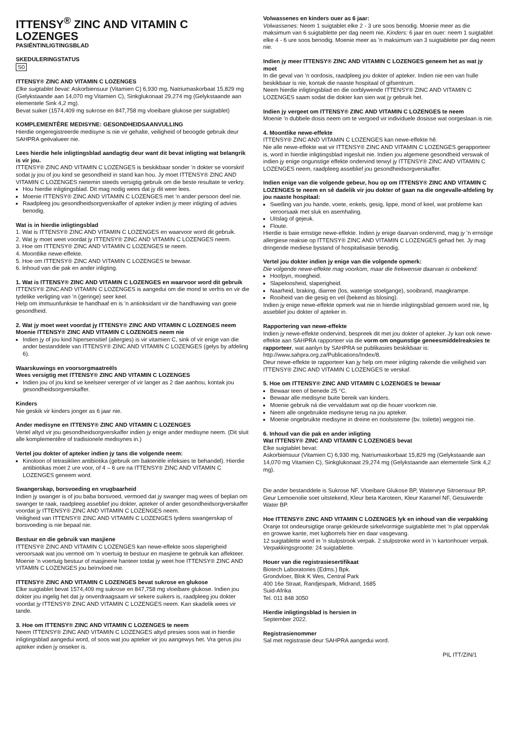ITTENSY<sup>®</sup> ZINC AND VITAMIN C LOZENGES
PASIËNTINLIGTINGSBLAD
SKEDULERINGSTATUS
S0
ITTENSY® ZINC AND VITAMIN C LOZENGES
Elke suigtablet bevat: Askorbiensuur (Vitamien C) 6,930 mg, Natriumaskorbaat 15,829 mg (Gelykstaande aan 14,070 mg Vitamien C), Sinkglukonaat 29,274 mg (Gelykstaande aan elementele Sink 4,2 mg).
Bevat suiker (1574,409 mg sukrose en 847,758 mg vloeibare glukose per suigtablet)
KOMPLEMENTÊRE MEDISYNE: GESONDHEIDSAANVULLING
Hierdie ongeregistreerde medisyne is nie vir gehalte, veiligheid of beoogde gebruik deur SAHPRA geëvalueer nie.
Lees hierdie hele inligtingsblad aandagtig deur want dit bevat inligting wat belangrik is vir jou.
ITTENSY® ZINC AND VITAMIN C LOZENGES is beskikbaar sonder ’n dokter se voorskrif sodat jy jou of jou kind se gesondheid in stand kan hou. Jy moet ITTENSY® ZINC AND VITAMIN C LOZENGES nietemin steeds versigtig gebruik om die beste resultate te verkry.
Hou hierdie inligtingsblad. Dit mag nodig wees dat jy dit weer lees.
Moenie ITTENSY® ZINC AND VITAMIN C LOZENGES met ’n ander persoon deel nie.
Raadpleeg jou gesondheidsorgverskaffer of apteker indien jy meer inligting of advies benodig.
Wat is in hierdie inligtingsblad
1. Wat is ITTENSY® ZINC AND VITAMIN C LOZENGES en waarvoor word dit gebruik.
2. Wat jy moet weet voordat jy ITTENSY® ZINC AND VITAMIN C LOZENGES neem.
3. Hoe om ITTENSY® ZINC AND VITAMIN C LOZENGES te neem.
4. Moontlike newe-effekte.
5. Hoe om ITTENSY® ZINC AND VITAMIN C LOZENGES te bewaar.
6. Inhoud van die pak en ander inligting.
1. Wat is ITTENSY® ZINC AND VITAMIN C LOZENGES en waarvoor word dit gebruik
ITTENSY® ZINC AND VITAMIN C LOZENGES is aangedui om die mond te verfris en vir die tydelike verligting van ’n (geringe) seer keel.
Help om immuunfunksie te handhaaf en is ’n antioksidant vir die handhawing van goeie gesondheid.
2. Wat jy moet weet voordat jy ITTENSY® ZINC AND VITAMIN C LOZENGES neem
Moenie ITTENSY® ZINC AND VITAMIN C LOZENGES neem nie
Indien jy of jou kind hipersensitief (allergies) is vir vitamien C, sink of vir enige van die ander bestanddele van ITTENSY® ZINC AND VITAMIN C LOZENGES (gelys by afdeling 6).
Waarskuwings en voorsorgmaatreëls
Wees versigtig met ITTENSY® ZINC AND VITAMIN C LOZENGES
Indien jou of jou kind se keelseer vererger of vir langer as 2 dae aanhou, kontak jou gesondheidsorgverskaffer.
Kinders
Nie geskik vir kinders jonger as 6 jaar nie.
Ander medisyne en ITTENSY® ZINC AND VITAMIN C LOZENGES
Vertel altyd vir jou gesondheidsorgverskaffer indien jy enige ander medisyne neem. (Dit sluit alle komplementêre of tradisionele medisynes in.)
Vertel jou dokter of apteker indien jy tans die volgende neem:
Kinoloon of tetrasiklien antibiotika (gebruik om bakteriële infeksies te behandel). Hierdie antibiotikas moet 2 ure voor, of 4 – 6 ure na ITTENSY® ZINC AND VITAMIN C LOZENGES geneem word.
Swangerskap, borsvoeding en vrugbaarheid
Indien jy swanger is of jou baba borsvoed, vermoed dat jy swanger mag wees of beplan om swanger te raak, raadpleeg asseblief jou dokter, apteker of ander gesondheidsorgverskaffer voordat jy ITTENSY® ZINC AND VITAMIN C LOZENGES neem.
Veiligheid van ITTENSY® ZINC AND VITAMIN C LOZENGES tydens swangerskap of borsvoeding is nie bepaal nie.
Bestuur en die gebruik van masjiene
ITTENSY® ZINC AND VITAMIN C LOZENGES kan newe-effekte soos slaperigheid veroorsaak wat jou vermoë om ’n voertuig te bestuur en masjiene te gebruik kan affekteer. Moenie ’n voertuig bestuur of masjinerie hanteer totdat jy weet hoe ITTENSY® ZINC AND VITAMIN C LOZENGES jou beïnvloed nie.
ITTENSY® ZINC AND VITAMIN C LOZENGES bevat sukrose en glukose
Elke suigtablet bevat 1574,409 mg sukrose en 847,758 mg vloeibare glukose. Indien jou dokter jou ingelig het dat jy onverdraagsaam vir sekere suikers is, raadpleeg jou dokter voordat jy ITTENSY® ZINC AND VITAMIN C LOZENGES neem. Kan skadelik wees vir tande.
3. Hoe om ITTENSY® ZINC AND VITAMIN C LOZENGES te neem
Neem ITTENSY® ZINC AND VITAMIN C LOZENGES altyd presies soos wat in hierdie inligtingsblad aangedui word, of soos wat jou apteker vir jou aangewys het. Vra gerus jou apteker indien jy onseker is.
Volwassenes en kinders ouer as 6 jaar:
Volwassenes: Neem 1 suigtablet elke 2 - 3 ure soos benodig. Moenie meer as die maksimum van 6 suigtablette per dag neem nie. Kinders: 6 jaar en ouer: neem 1 suigtablet elke 4 - 6 ure soos benodig. Moenie meer as ’n maksimum van 3 suigtablette per dag neem nie.
Indien jy meer ITTENSY® ZINC AND VITAMIN C LOZENGES geneem het as wat jy moet
In die geval van ’n oordosis, raadpleeg jou dokter of apteker. Indien nie een van hulle beskikbaar is nie, kontak die naaste hospitaal of gifsentrum.
Neem hierdie inligtingsblad en die oorblywende ITTENSY® ZINC AND VITAMIN C LOZENGES saam sodat die dokter kan sien wat jy gebruik het.
Indien jy vergeet om ITTENSY® ZINC AND VITAMIN C LOZENGES te neem
Moenie ’n dubbele dosis neem om te vergoed vir individuele dosisse wat oorgeslaan is nie.
4. Moontlike newe-effekte
ITTENSY® ZINC AND VITAMIN C LOZENGES kan newe-effekte hê.
Nie alle newe-effekte wat vir ITTENSY® ZINC AND VITAMIN C LOZENGES gerapporteer is, word in hierdie inligtingsblad ingesluit nie. Indien jou algemene gesondheid verswak of indien jy enige ongunstige effekte ondervind terwyl jy ITTENSY® ZINC AND VITAMIN C LOZENGES neem, raadpleeg asseblief jou gesondheidsorgverskaffer.
Indien enige van die volgende gebeur, hou op om ITTENSY® ZINC AND VITAMIN C LOZENGES te neem en sê dadelik vir jou dokter of gaan na die ongevalle-afdeling by jou naaste hospitaal:
Swelling van jou hande, voete, enkels, gesig, lippe, mond of keel, wat probleme kan veroorsaak met sluk en asemhaling.
Uitslag of gejeuk.
Floute.
Hierdie is baie ernstige newe-effekte. Indien jy enige daarvan ondervind, mag jy ’n ernstige allergiese reaksie op ITTENSY® ZINC AND VITAMIN C LOZENGES gehad het. Jy mag dringende mediese bystand of hospitalisasie benodig.
Vertel jou dokter indien jy enige van die volgende opmerk:
Die volgende newe-effekte mag voorkom, maar die frekwensie daarvan is onbekend:
Hoofpyn, moegheid.
Slapeloosheid, slaperigheid.
Naarheid, braking, diarree (los, waterige stoelgange), sooibrand, maagkrampe.
Rooiheid van die gesig en vel (bekend as blosing).
Indien jy enige newe-effekte opmerk wat nie in hierdie inligtingsblad genoem word nie, lig asseblief jou dokter of apteker in.
Rapportering van newe-effekte
Indien jy newe-effekte ondervind, bespreek dit met jou dokter of apteker. Jy kan ook newe-effekte aan SAHPRA rapporteer via die vorm om ongunstige geneesmiddelreaksies te rapporteer, wat aanlyn by SAHPRA se publikasies beskikbaar is: http://www.sahpra.org.za/Publications/Index/8.
Deur newe-effekte te rapporteer kan jy help om meer inligting rakende die veiligheid van ITTENSY® ZINC AND VITAMIN C LOZENGES te verskaf.
5. Hoe om ITTENSY® ZINC AND VITAMIN C LOZENGES te bewaar
Bewaar teen of benede 25 °C.
Bewaar alle medisyne buite bereik van kinders.
Moenie gebruik ná die vervaldatum wat op die houer voorkom nie.
Neem alle ongebruikte medisyne terug na jou apteker.
Moenie ongebruikte medisyne in dreine en rioolsisteme (bv. toilette) weggooi nie.
6. Inhoud van die pak en ander inligting
Wat ITTENSY® ZINC AND VITAMIN C LOZENGES bevat
Elke suigtablet bevat:
Askorbiensuur (Vitamien C) 6,930 mg, Natriumaskorbaat 15,829 mg (Gelykstaande aan 14,070 mg Vitamien C), Sinkglukonaat 29,274 mg (Gelykstaande aan elementele Sink 4,2 mg).
Die ander bestanddele is Sukrose NF, Vloeibare Glukose BP, Watervrye Sitroensuur BP, Geur Lemoenolie soet uitstekend, Kleur beta Karoteen, Kleur Karamel NF, Gesuiwerde Water BP.
Hoe ITTENSY® ZINC AND VITAMIN C LOZENGES lyk en inhoud van die verpakking
Oranje tot ondeursigtige oranje gekleurde sirkelvormige suigtablette met ’n plat oppervlak en growwe kante, met lugborrels hier en daar vasgevang.
12 suigtablette word in ’n stulpstrook verpak. 2 stulpstroke word in ’n kartonhouer verpak.
Verpakkingsgrootte: 24 suigtablette.
Houer van die registrasiesertifikaat
Biotech Laboratories (Edms.) Bpk.
Grondvloer, Blok K Wes, Central Park
400 16e Straat, Randjespark, Midrand, 1685
Suid-Afrika
Tel. 011 848 3050
Hierdie inligtingsblad is hersien in
September 2022.
Registrasienommer
Sal met registrasie deur SAHPRA aangedui word.
PIL ITT/ZIN/1